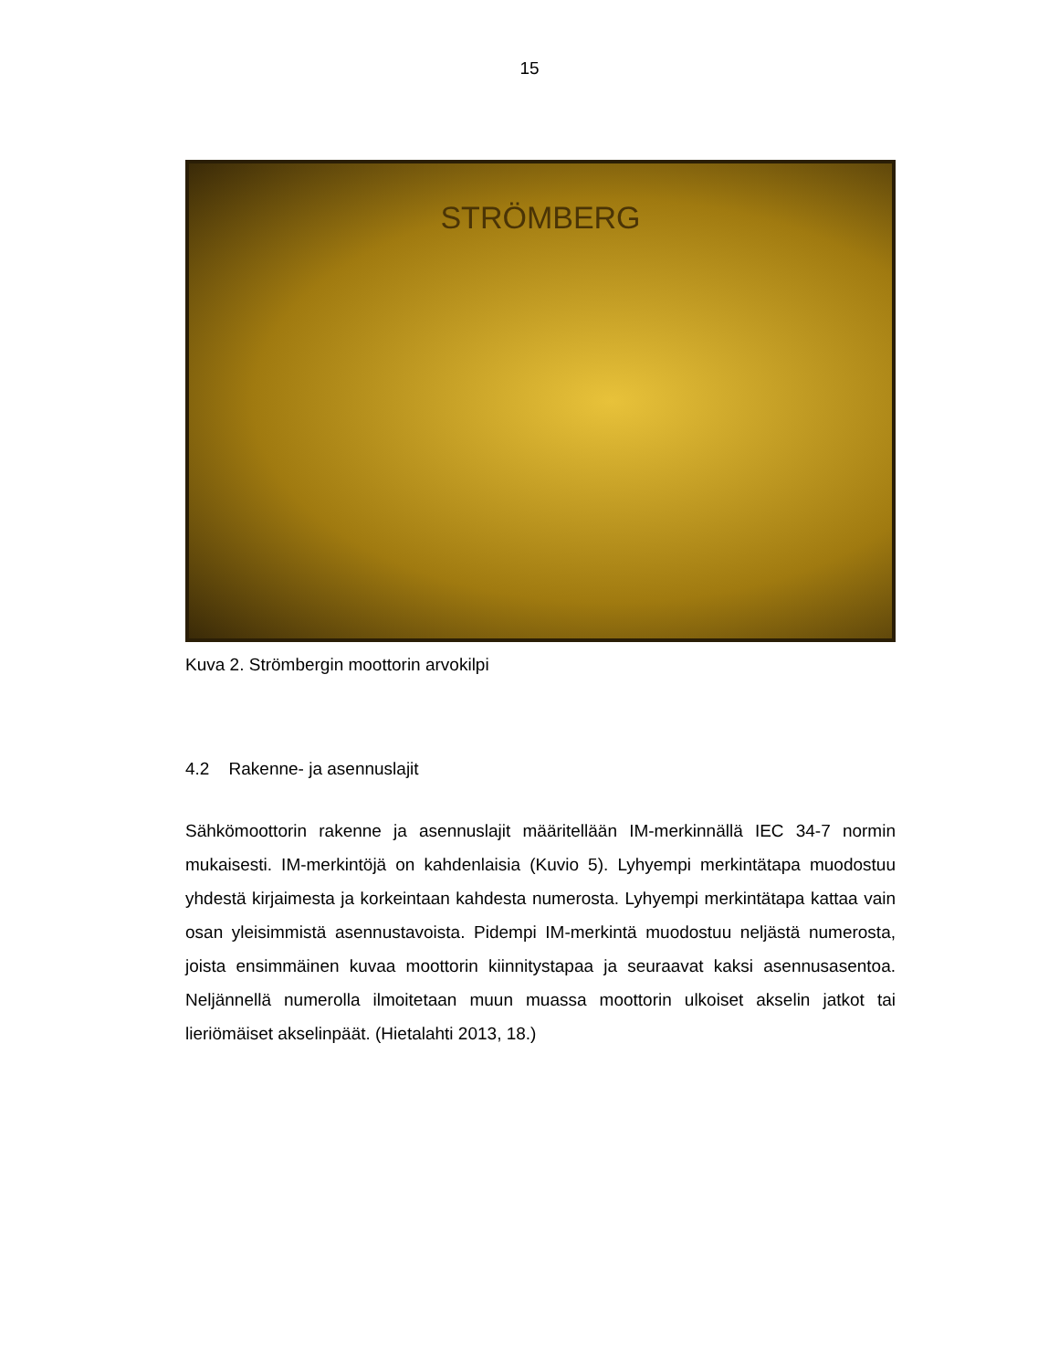15
STRÖMBERG
Kuva 2. Strömbergin moottorin arvokilpi
4.2 Rakenne- ja asennuslajit
Sähkömoottorin rakenne ja asennuslajit määritellään IM-merkinnällä IEC 34-7 normin mukaisesti. IM-merkintöjä on kahdenlaisia (Kuvio 5). Lyhyempi merkintätapa muodostuu yhdestä kirjaimesta ja korkeintaan kahdesta numerosta. Lyhyempi merkintätapa kattaa vain osan yleisimmistä asennustavoista. Pidempi IM-merkintä muodostuu neljästä numerosta, joista ensimmäinen kuvaa moottorin kiinnitystapaa ja seuraavat kaksi asennusasentoa. Neljännellä numerolla ilmoitetaan muun muassa moottorin ulkoiset akselin jatkot tai lieriömäiset akselinpäät. (Hietalahti 2013, 18.)